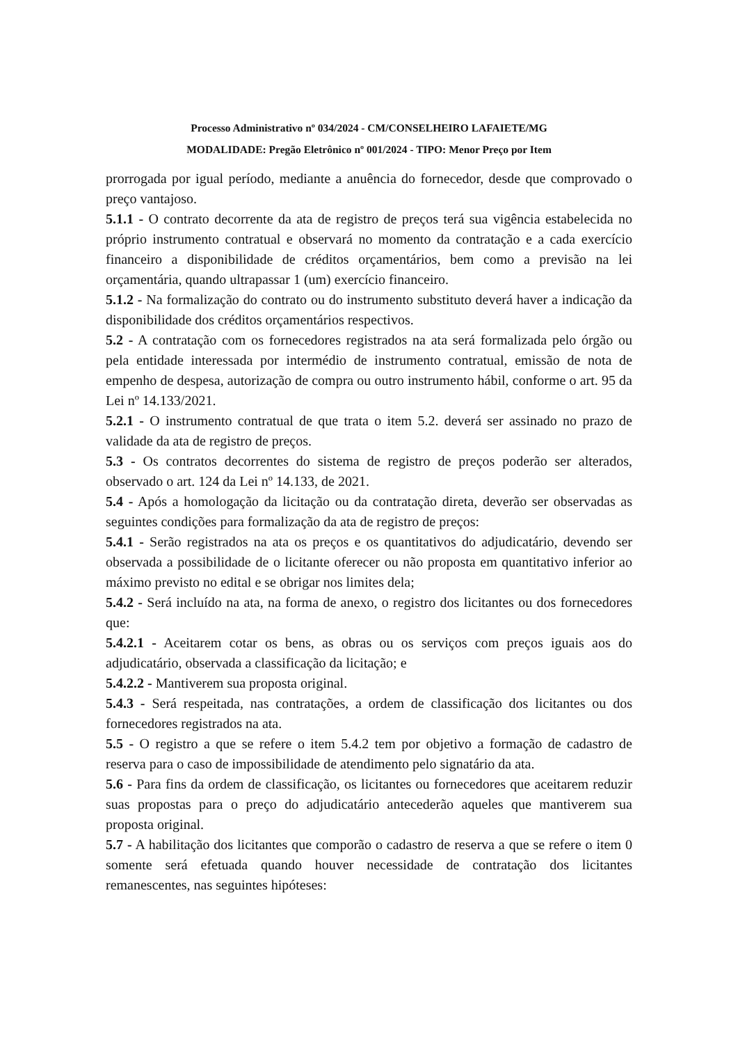Processo Administrativo nº 034/2024 - CM/CONSELHEIRO LAFAIETE/MG
MODALIDADE: Pregão Eletrônico nº 001/2024 - TIPO: Menor Preço por Item
prorrogada por igual período, mediante a anuência do fornecedor, desde que comprovado o preço vantajoso.
5.1.1 - O contrato decorrente da ata de registro de preços terá sua vigência estabelecida no próprio instrumento contratual e observará no momento da contratação e a cada exercício financeiro a disponibilidade de créditos orçamentários, bem como a previsão na lei orçamentária, quando ultrapassar 1 (um) exercício financeiro.
5.1.2 - Na formalização do contrato ou do instrumento substituto deverá haver a indicação da disponibilidade dos créditos orçamentários respectivos.
5.2 - A contratação com os fornecedores registrados na ata será formalizada pelo órgão ou pela entidade interessada por intermédio de instrumento contratual, emissão de nota de empenho de despesa, autorização de compra ou outro instrumento hábil, conforme o art. 95 da Lei nº 14.133/2021.
5.2.1 - O instrumento contratual de que trata o item 5.2. deverá ser assinado no prazo de validade da ata de registro de preços.
5.3 - Os contratos decorrentes do sistema de registro de preços poderão ser alterados, observado o art. 124 da Lei nº 14.133, de 2021.
5.4 - Após a homologação da licitação ou da contratação direta, deverão ser observadas as seguintes condições para formalização da ata de registro de preços:
5.4.1 - Serão registrados na ata os preços e os quantitativos do adjudicatário, devendo ser observada a possibilidade de o licitante oferecer ou não proposta em quantitativo inferior ao máximo previsto no edital e se obrigar nos limites dela;
5.4.2 - Será incluído na ata, na forma de anexo, o registro dos licitantes ou dos fornecedores que:
5.4.2.1 - Aceitarem cotar os bens, as obras ou os serviços com preços iguais aos do adjudicatário, observada a classificação da licitação; e
5.4.2.2 - Mantiverem sua proposta original.
5.4.3 - Será respeitada, nas contratações, a ordem de classificação dos licitantes ou dos fornecedores registrados na ata.
5.5 - O registro a que se refere o item 5.4.2 tem por objetivo a formação de cadastro de reserva para o caso de impossibilidade de atendimento pelo signatário da ata.
5.6 - Para fins da ordem de classificação, os licitantes ou fornecedores que aceitarem reduzir suas propostas para o preço do adjudicatário antecederão aqueles que mantiverem sua proposta original.
5.7 - A habilitação dos licitantes que comporão o cadastro de reserva a que se refere o item 0 somente será efetuada quando houver necessidade de contratação dos licitantes remanescentes, nas seguintes hipóteses: